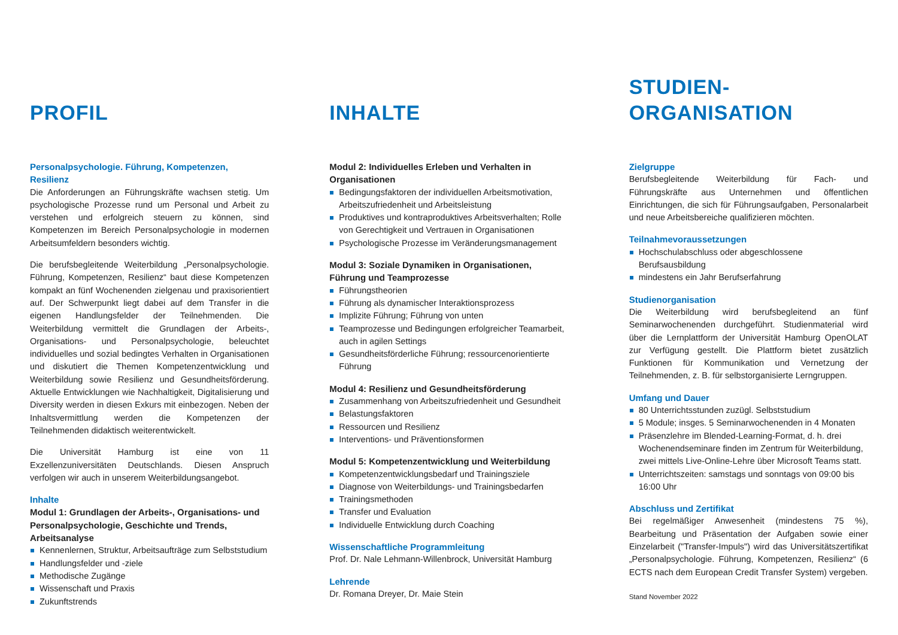PROFIL
Personalpsychologie. Führung, Kompetenzen, Resilienz
Die Anforderungen an Führungskräfte wachsen stetig. Um psychologische Prozesse rund um Personal und Arbeit zu verstehen und erfolgreich steuern zu können, sind Kompetenzen im Bereich Personalpsychologie in modernen Arbeitsumfeldern besonders wichtig.
Die berufsbegleitende Weiterbildung „Personalpsychologie. Führung, Kompetenzen, Resilienz“ baut diese Kompetenzen kompakt an fünf Wochenenden zielgenau und praxisorientiert auf. Der Schwerpunkt liegt dabei auf dem Transfer in die eigenen Handlungsfelder der Teilnehmenden. Die Weiterbildung vermittelt die Grundlagen der Arbeits-, Organisations- und Personalpsychologie, beleuchtet individuelles und sozial bedingtes Verhalten in Organisationen und diskutiert die Themen Kompetenzentwicklung und Weiterbildung sowie Resilienz und Gesundheitsförderung. Aktuelle Entwicklungen wie Nachhaltigkeit, Digitalisierung und Diversity werden in diesen Exkurs mit einbezogen. Neben der Inhaltsvermittlung werden die Kompetenzen der Teilnehmenden didaktisch weiterentwickelt.
Die Universität Hamburg ist eine von 11 Exzellenzuniversitäten Deutschlands. Diesen Anspruch verfolgen wir auch in unserem Weiterbildungsangebot.
Inhalte
Modul 1: Grundlagen der Arbeits-, Organisations- und Personalpsychologie, Geschichte und Trends, Arbeitsanalyse
Kennenlernen, Struktur, Arbeitsaufträge zum Selbststudium
Handlungsfelder und -ziele
Methodische Zugänge
Wissenschaft und Praxis
Zukunftstrends
INHALTE
Modul 2: Individuelles Erleben und Verhalten in Organisationen
Bedingungsfaktoren der individuellen Arbeitsmotivation, Arbeitszufriedenheit und Arbeitsleistung
Produktives und kontraproduktives Arbeitsverhalten; Rolle von Gerechtigkeit und Vertrauen in Organisationen
Psychologische Prozesse im Veränderungsmanagement
Modul 3: Soziale Dynamiken in Organisationen, Führung und Teamprozesse
Führungstheorien
Führung als dynamischer Interaktionsprozess
Implizite Führung; Führung von unten
Teamprozesse und Bedingungen erfolgreicher Teamarbeit, auch in agilen Settings
Gesundheitsförderliche Führung; ressourcenorientierte Führung
Modul 4: Resilienz und Gesundheitsförderung
Zusammenhang von Arbeitszufriedenheit und Gesundheit
Belastungsfaktoren
Ressourcen und Resilienz
Interventions- und Präventionsformen
Modul 5: Kompetenzentwicklung und Weiterbildung
Kompetenzentwicklungsbedarf und Trainingsziele
Diagnose von Weiterbildungs- und Trainingsbedarfen
Trainingsmethoden
Transfer und Evaluation
Individuelle Entwicklung durch Coaching
Wissenschaftliche Programmleitung
Prof. Dr. Nale Lehmann-Willenbrock, Universität Hamburg
Lehrende
Dr. Romana Dreyer, Dr. Maie Stein
STUDIEN-
ORGANISATION
Zielgruppe
Berufsbegleitende Weiterbildung für Fach- und Führungskräfte aus Unternehmen und öffentlichen Einrichtungen, die sich für Führungsaufgaben, Personalarbeit und neue Arbeitsbereiche qualifizieren möchten.
Teilnahmevoraussetzungen
Hochschulabschluss oder abgeschlossene Berufsausbildung
mindestens ein Jahr Berufserfahrung
Studienorganisation
Die Weiterbildung wird berufsbegleitend an fünf Seminarwochenenden durchgeführt. Studienmaterial wird über die Lernplattform der Universität Hamburg OpenOLAT zur Verfügung gestellt. Die Plattform bietet zusätzlich Funktionen für Kommunikation und Vernetzung der Teilnehmenden, z. B. für selbstorganisierte Lerngruppen.
Umfang und Dauer
80 Unterrichtsstunden zuzügl. Selbststudium
5 Module; insges. 5 Seminarwochenenden in 4 Monaten
Präsenzlehre im Blended-Learning-Format, d. h. drei Wochenendseminare finden im Zentrum für Weiterbildung, zwei mittels Live-Online-Lehre über Microsoft Teams statt.
Unterrichtszeiten: samstags und sonntags von 09:00 bis 16:00 Uhr
Abschluss und Zertifikat
Bei regelmäßiger Anwesenheit (mindestens 75 %), Bearbeitung und Präsentation der Aufgaben sowie einer Einzelarbeit ("Transfer-Impuls") wird das Universitätszertifikat „Personalpsychologie. Führung, Kompetenzen, Resilienz“ (6 ECTS nach dem European Credit Transfer System) vergeben.
Stand November 2022